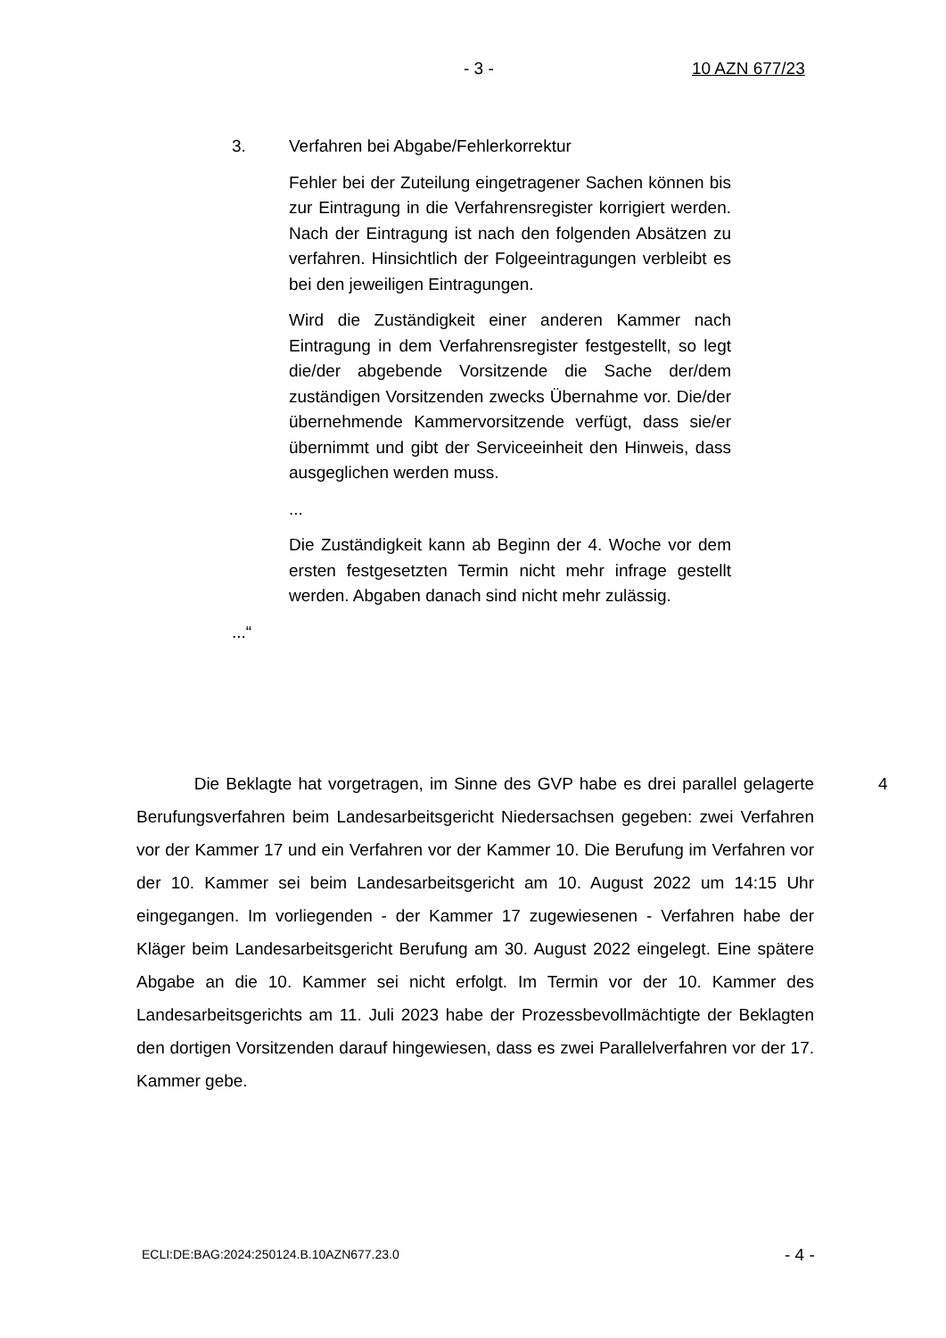- 3 - 10 AZN 677/23
3. Verfahren bei Abgabe/Fehlerkorrektur
Fehler bei der Zuteilung eingetragener Sachen können bis zur Eintragung in die Verfahrensregister korrigiert werden. Nach der Eintragung ist nach den folgenden Absätzen zu verfahren. Hinsichtlich der Folgeeintragungen verbleibt es bei den jeweiligen Eintragungen.
Wird die Zuständigkeit einer anderen Kammer nach Eintragung in dem Verfahrensregister festgestellt, so legt die/der abgebende Vorsitzende die Sache der/dem zuständigen Vorsitzenden zwecks Übernahme vor. Die/der übernehmende Kammervorsitzende verfügt, dass sie/er übernimmt und gibt der Serviceeinheit den Hinweis, dass ausgeglichen werden muss.
...
Die Zuständigkeit kann ab Beginn der 4. Woche vor dem ersten festgesetzten Termin nicht mehr infrage gestellt werden. Abgaben danach sind nicht mehr zulässig.
...“
Die Beklagte hat vorgetragen, im Sinne des GVP habe es drei parallel gelagerte Berufungsverfahren beim Landesarbeitsgericht Niedersachsen gegeben: zwei Verfahren vor der Kammer 17 und ein Verfahren vor der Kammer 10. Die Berufung im Verfahren vor der 10. Kammer sei beim Landesarbeitsgericht am 10. August 2022 um 14:15 Uhr eingegangen. Im vorliegenden - der Kammer 17 zugewiesenen - Verfahren habe der Kläger beim Landesarbeitsgericht Berufung am 30. August 2022 eingelegt. Eine spätere Abgabe an die 10. Kammer sei nicht erfolgt. Im Termin vor der 10. Kammer des Landesarbeitsgerichts am 11. Juli 2023 habe der Prozessbevollmächtigte der Beklagten den dortigen Vorsitzenden darauf hingewiesen, dass es zwei Parallelverfahren vor der 17. Kammer gebe.
4
ECLI:DE:BAG:2024:250124.B.10AZN677.23.0
- 4 -